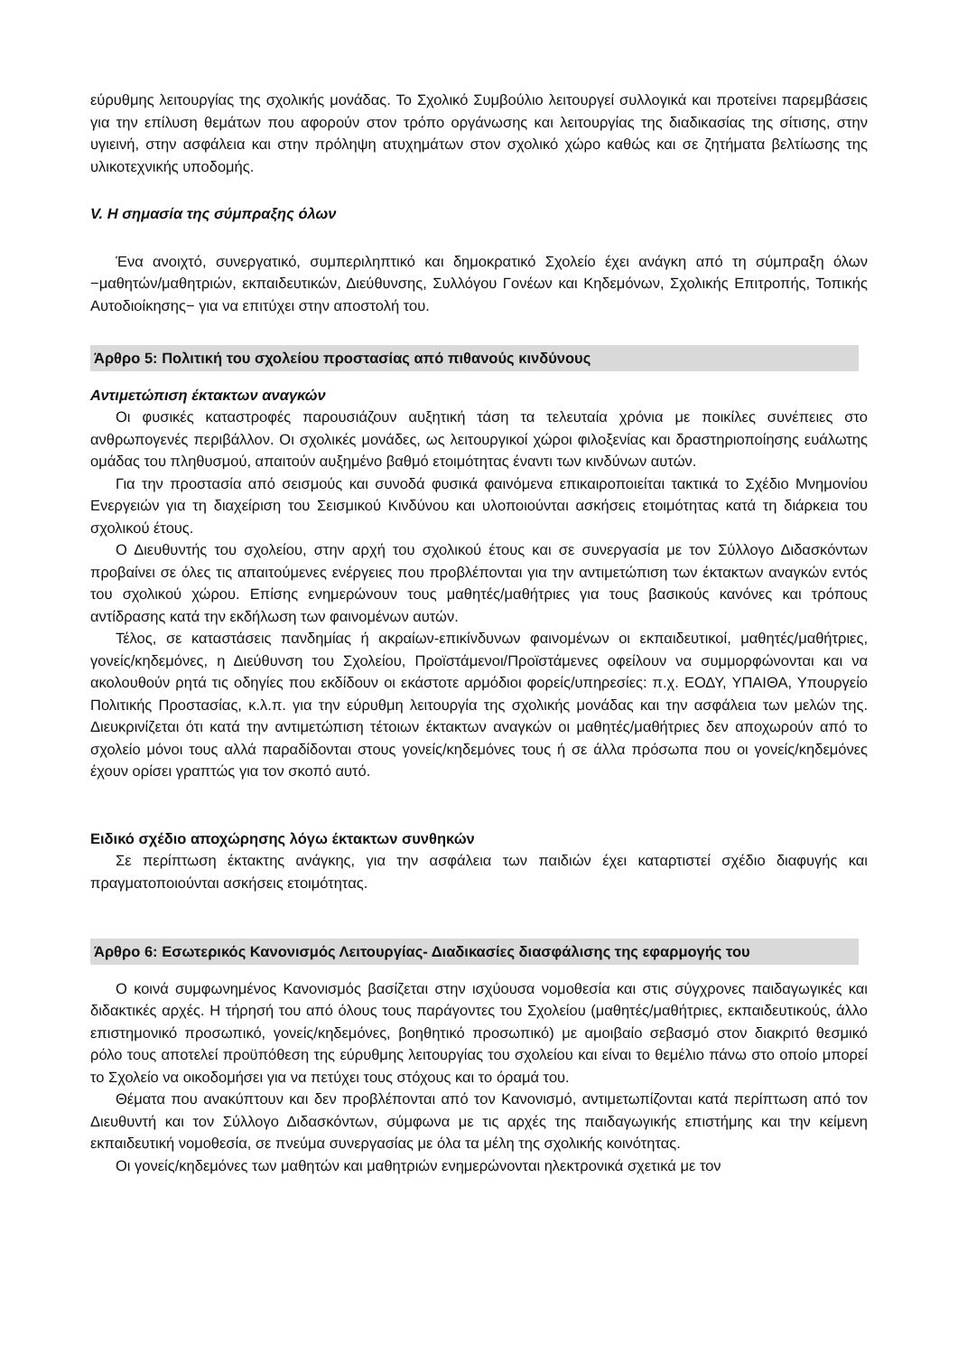εύρυθμης λειτουργίας της σχολικής μονάδας. Το Σχολικό Συμβούλιο λειτουργεί συλλογικά και προτείνει παρεμβάσεις για την επίλυση θεμάτων που αφορούν στον τρόπο οργάνωσης και λειτουργίας της διαδικασίας της σίτισης, στην υγιεινή, στην ασφάλεια και στην πρόληψη ατυχημάτων στον σχολικό χώρο καθώς και σε ζητήματα βελτίωσης της υλικοτεχνικής υποδομής.
V. Η σημασία της σύμπραξης όλων
Ένα ανοιχτό, συνεργατικό, συμπεριληπτικό και δημοκρατικό Σχολείο έχει ανάγκη από τη σύμπραξη όλων −μαθητών/μαθητριών, εκπαιδευτικών, Διεύθυνσης, Συλλόγου Γονέων και Κηδεμόνων, Σχολικής Επιτροπής, Τοπικής Αυτοδιοίκησης− για να επιτύχει στην αποστολή του.
Άρθρο 5: Πολιτική του σχολείου προστασίας από πιθανούς κινδύνους
Αντιμετώπιση έκτακτων αναγκών
Οι φυσικές καταστροφές παρουσιάζουν αυξητική τάση τα τελευταία χρόνια με ποικίλες συνέπειες στο ανθρωπογενές περιβάλλον. Οι σχολικές μονάδες, ως λειτουργικοί χώροι φιλοξενίας και δραστηριοποίησης ευάλωτης ομάδας του πληθυσμού, απαιτούν αυξημένο βαθμό ετοιμότητας έναντι των κινδύνων αυτών.
Για την προστασία από σεισμούς και συνοδά φυσικά φαινόμενα επικαιροποιείται τακτικά το Σχέδιο Μνημονίου Ενεργειών για τη διαχείριση του Σεισμικού Κινδύνου και υλοποιούνται ασκήσεις ετοιμότητας κατά τη διάρκεια του σχολικού έτους.
Ο Διευθυντής του σχολείου, στην αρχή του σχολικού έτους και σε συνεργασία με τον Σύλλογο Διδασκόντων προβαίνει σε όλες τις απαιτούμενες ενέργειες που προβλέπονται για την αντιμετώπιση των έκτακτων αναγκών εντός του σχολικού χώρου. Επίσης ενημερώνουν τους μαθητές/μαθήτριες για τους βασικούς κανόνες και τρόπους αντίδρασης κατά την εκδήλωση των φαινομένων αυτών.
Τέλος, σε καταστάσεις πανδημίας ή ακραίων-επικίνδυνων φαινομένων οι εκπαιδευτικοί, μαθητές/μαθήτριες, γονείς/κηδεμόνες, η Διεύθυνση του Σχολείου, Προϊστάμενοι/Προϊστάμενες οφείλουν να συμμορφώνονται και να ακολουθούν ρητά τις οδηγίες που εκδίδουν οι εκάστοτε αρμόδιοι φορείς/υπηρεσίες: π.χ. ΕΟΔΥ, ΥΠΑΙΘΑ, Υπουργείο Πολιτικής Προστασίας, κ.λ.π. για την εύρυθμη λειτουργία της σχολικής μονάδας και την ασφάλεια των μελών της. Διευκρινίζεται ότι κατά την αντιμετώπιση τέτοιων έκτακτων αναγκών οι μαθητές/μαθήτριες δεν αποχωρούν από το σχολείο μόνοι τους αλλά παραδίδονται στους γονείς/κηδεμόνες τους ή σε άλλα πρόσωπα που οι γονείς/κηδεμόνες έχουν ορίσει γραπτώς για τον σκοπό αυτό.
Ειδικό σχέδιο αποχώρησης λόγω έκτακτων συνθηκών
Σε περίπτωση έκτακτης ανάγκης, για την ασφάλεια των παιδιών έχει καταρτιστεί σχέδιο διαφυγής και πραγματοποιούνται ασκήσεις ετοιμότητας.
Άρθρο 6: Εσωτερικός Κανονισμός Λειτουργίας- Διαδικασίες διασφάλισης της εφαρμογής του
Ο κοινά συμφωνημένος Κανονισμός βασίζεται στην ισχύουσα νομοθεσία και στις σύγχρονες παιδαγωγικές και διδακτικές αρχές. Η τήρησή του από όλους τους παράγοντες του Σχολείου (μαθητές/μαθήτριες, εκπαιδευτικούς, άλλο επιστημονικό προσωπικό, γονείς/κηδεμόνες, βοηθητικό προσωπικό) με αμοιβαίο σεβασμό στον διακριτό θεσμικό ρόλο τους αποτελεί προϋπόθεση της εύρυθμης λειτουργίας του σχολείου και είναι το θεμέλιο πάνω στο οποίο μπορεί το Σχολείο να οικοδομήσει για να πετύχει τους στόχους και το όραμά του.
Θέματα που ανακύπτουν και δεν προβλέπονται από τον Κανονισμό, αντιμετωπίζονται κατά περίπτωση από τον Διευθυντή και τον Σύλλογο Διδασκόντων, σύμφωνα με τις αρχές της παιδαγωγικής επιστήμης και την κείμενη εκπαιδευτική νομοθεσία, σε πνεύμα συνεργασίας με όλα τα μέλη της σχολικής κοινότητας.
Οι γονείς/κηδεμόνες των μαθητών και μαθητριών ενημερώνονται ηλεκτρονικά σχετικά με τον